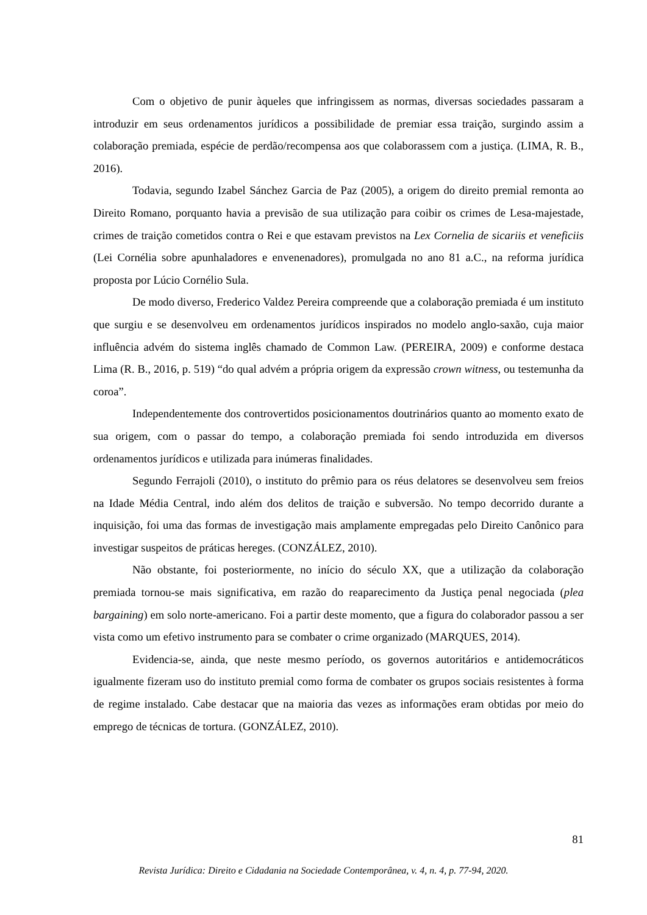Com o objetivo de punir àqueles que infringissem as normas, diversas sociedades passaram a introduzir em seus ordenamentos jurídicos a possibilidade de premiar essa traição, surgindo assim a colaboração premiada, espécie de perdão/recompensa aos que colaborassem com a justiça. (LIMA, R. B., 2016).
Todavia, segundo Izabel Sánchez Garcia de Paz (2005), a origem do direito premial remonta ao Direito Romano, porquanto havia a previsão de sua utilização para coibir os crimes de Lesa-majestade, crimes de traição cometidos contra o Rei e que estavam previstos na Lex Cornelia de sicariis et veneficiis (Lei Cornélia sobre apunhaladores e envenenadores), promulgada no ano 81 a.C., na reforma jurídica proposta por Lúcio Cornélio Sula.
De modo diverso, Frederico Valdez Pereira compreende que a colaboração premiada é um instituto que surgiu e se desenvolveu em ordenamentos jurídicos inspirados no modelo anglo-saxão, cuja maior influência advém do sistema inglês chamado de Common Law. (PEREIRA, 2009) e conforme destaca Lima (R. B., 2016, p. 519) “do qual advém a própria origem da expressão crown witness, ou testemunha da coroa”.
Independentemente dos controvertidos posicionamentos doutrinários quanto ao momento exato de sua origem, com o passar do tempo, a colaboração premiada foi sendo introduzida em diversos ordenamentos jurídicos e utilizada para inúmeras finalidades.
Segundo Ferrajoli (2010), o instituto do prêmio para os réus delatores se desenvolveu sem freios na Idade Média Central, indo além dos delitos de traição e subversão. No tempo decorrido durante a inquisição, foi uma das formas de investigação mais amplamente empregadas pelo Direito Canônico para investigar suspeitos de práticas hereges. (CONZÁLEZ, 2010).
Não obstante, foi posteriormente, no início do século XX, que a utilização da colaboração premiada tornou-se mais significativa, em razão do reaparecimento da Justiça penal negociada (plea bargaining) em solo norte-americano. Foi a partir deste momento, que a figura do colaborador passou a ser vista como um efetivo instrumento para se combater o crime organizado (MARQUES, 2014).
Evidencia-se, ainda, que neste mesmo período, os governos autoritários e antidemocráticos igualmente fizeram uso do instituto premial como forma de combater os grupos sociais resistentes à forma de regime instalado. Cabe destacar que na maioria das vezes as informações eram obtidas por meio do emprego de técnicas de tortura. (GONZÁLEZ, 2010).
81
Revista Jurídica: Direito e Cidadania na Sociedade Contemporânea, v. 4, n. 4, p. 77-94, 2020.